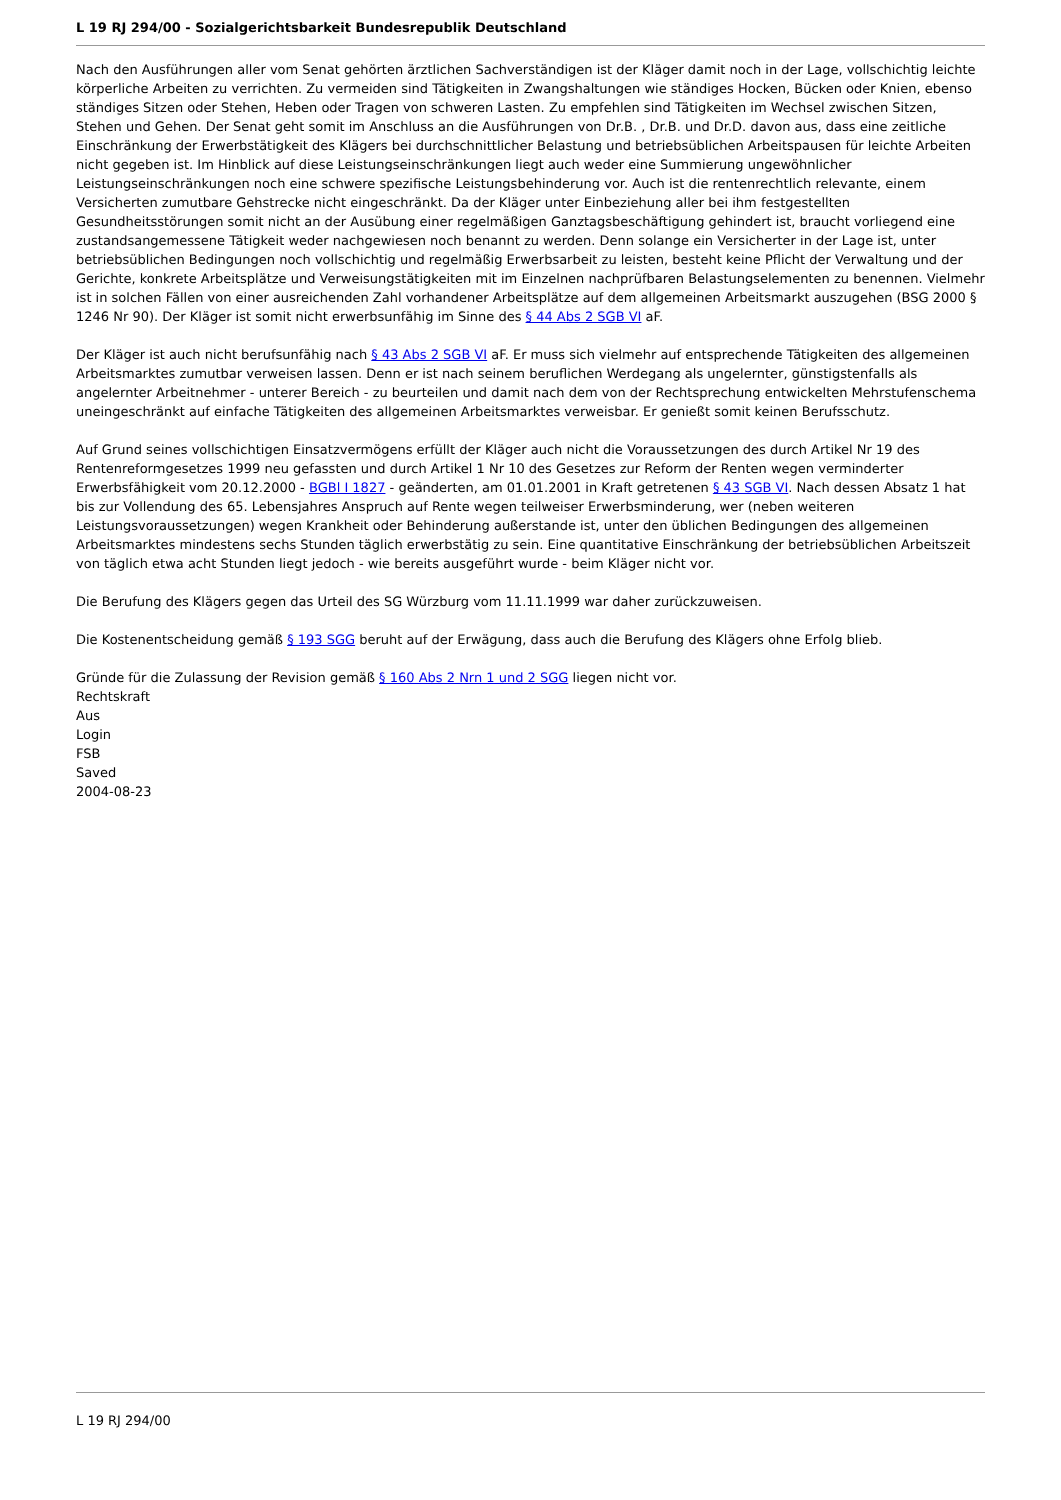L 19 RJ 294/00 - Sozialgerichtsbarkeit Bundesrepublik Deutschland
Nach den Ausführungen aller vom Senat gehörten ärztlichen Sachverständigen ist der Kläger damit noch in der Lage, vollschichtig leichte körperliche Arbeiten zu verrichten. Zu vermeiden sind Tätigkeiten in Zwangshaltungen wie ständiges Hocken, Bücken oder Knien, ebenso ständiges Sitzen oder Stehen, Heben oder Tragen von schweren Lasten. Zu empfehlen sind Tätigkeiten im Wechsel zwischen Sitzen, Stehen und Gehen. Der Senat geht somit im Anschluss an die Ausführungen von Dr.B. , Dr.B. und Dr.D. davon aus, dass eine zeitliche Einschränkung der Erwerbstätigkeit des Klägers bei durchschnittlicher Belastung und betriebsüblichen Arbeitspausen für leichte Arbeiten nicht gegeben ist. Im Hinblick auf diese Leistungseinschränkungen liegt auch weder eine Summierung ungewöhnlicher Leistungseinschränkungen noch eine schwere spezifische Leistungsbehinderung vor. Auch ist die rentenrechtlich relevante, einem Versicherten zumutbare Gehstrecke nicht eingeschränkt. Da der Kläger unter Einbeziehung aller bei ihm festgestellten Gesundheitsstörungen somit nicht an der Ausübung einer regelmäßigen Ganztagsbeschäftigung gehindert ist, braucht vorliegend eine zustandsangemessene Tätigkeit weder nachgewiesen noch benannt zu werden. Denn solange ein Versicherter in der Lage ist, unter betriebsüblichen Bedingungen noch vollschichtig und regelmäßig Erwerbsarbeit zu leisten, besteht keine Pflicht der Verwaltung und der Gerichte, konkrete Arbeitsplätze und Verweisungstätigkeiten mit im Einzelnen nachprüfbaren Belastungselementen zu benennen. Vielmehr ist in solchen Fällen von einer ausreichenden Zahl vorhandener Arbeitsplätze auf dem allgemeinen Arbeitsmarkt auszugehen (BSG 2000 § 1246 Nr 90). Der Kläger ist somit nicht erwerbsunfähig im Sinne des § 44 Abs 2 SGB VI aF.
Der Kläger ist auch nicht berufsunfähig nach § 43 Abs 2 SGB VI aF. Er muss sich vielmehr auf entsprechende Tätigkeiten des allgemeinen Arbeitsmarktes zumutbar verweisen lassen. Denn er ist nach seinem beruflichen Werdegang als ungelernter, günstigstenfalls als angelernter Arbeitnehmer - unterer Bereich - zu beurteilen und damit nach dem von der Rechtsprechung entwickelten Mehrstufenschema uneingeschränkt auf einfache Tätigkeiten des allgemeinen Arbeitsmarktes verweisbar. Er genießt somit keinen Berufsschutz.
Auf Grund seines vollschichtigen Einsatzvermögens erfüllt der Kläger auch nicht die Voraussetzungen des durch Artikel Nr 19 des Rentenreformgesetzes 1999 neu gefassten und durch Artikel 1 Nr 10 des Gesetzes zur Reform der Renten wegen verminderter Erwerbsfähigkeit vom 20.12.2000 - BGBl I 1827 - geänderten, am 01.01.2001 in Kraft getretenen § 43 SGB VI. Nach dessen Absatz 1 hat bis zur Vollendung des 65. Lebensjahres Anspruch auf Rente wegen teilweiser Erwerbsminderung, wer (neben weiteren Leistungsvoraussetzungen) wegen Krankheit oder Behinderung außerstande ist, unter den üblichen Bedingungen des allgemeinen Arbeitsmarktes mindestens sechs Stunden täglich erwerbstätig zu sein. Eine quantitative Einschränkung der betriebsüblichen Arbeitszeit von täglich etwa acht Stunden liegt jedoch - wie bereits ausgeführt wurde - beim Kläger nicht vor.
Die Berufung des Klägers gegen das Urteil des SG Würzburg vom 11.11.1999 war daher zurückzuweisen.
Die Kostenentscheidung gemäß § 193 SGG beruht auf der Erwägung, dass auch die Berufung des Klägers ohne Erfolg blieb.
Gründe für die Zulassung der Revision gemäß § 160 Abs 2 Nrn 1 und 2 SGG liegen nicht vor.
Rechtskraft
Aus
Login
FSB
Saved
2004-08-23
L 19 RJ 294/00